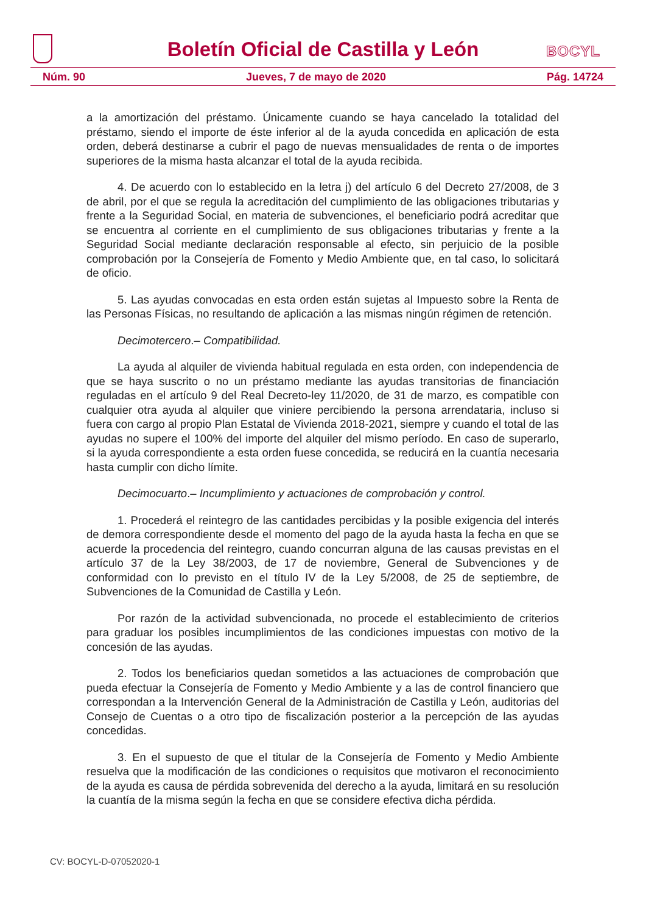Boletín Oficial de Castilla y León
BOCYL
Núm. 90 Jueves, 7 de mayo de 2020 Pág. 14724
a la amortización del préstamo. Únicamente cuando se haya cancelado la totalidad del préstamo, siendo el importe de éste inferior al de la ayuda concedida en aplicación de esta orden, deberá destinarse a cubrir el pago de nuevas mensualidades de renta o de importes superiores de la misma hasta alcanzar el total de la ayuda recibida.
4. De acuerdo con lo establecido en la letra j) del artículo 6 del Decreto 27/2008, de 3 de abril, por el que se regula la acreditación del cumplimiento de las obligaciones tributarias y frente a la Seguridad Social, en materia de subvenciones, el beneficiario podrá acreditar que se encuentra al corriente en el cumplimiento de sus obligaciones tributarias y frente a la Seguridad Social mediante declaración responsable al efecto, sin perjuicio de la posible comprobación por la Consejería de Fomento y Medio Ambiente que, en tal caso, lo solicitará de oficio.
5. Las ayudas convocadas en esta orden están sujetas al Impuesto sobre la Renta de las Personas Físicas, no resultando de aplicación a las mismas ningún régimen de retención.
Decimotercero.– Compatibilidad.
La ayuda al alquiler de vivienda habitual regulada en esta orden, con independencia de que se haya suscrito o no un préstamo mediante las ayudas transitorias de financiación reguladas en el artículo 9 del Real Decreto-ley 11/2020, de 31 de marzo, es compatible con cualquier otra ayuda al alquiler que viniere percibiendo la persona arrendataria, incluso si fuera con cargo al propio Plan Estatal de Vivienda 2018-2021, siempre y cuando el total de las ayudas no supere el 100% del importe del alquiler del mismo período. En caso de superarlo, si la ayuda correspondiente a esta orden fuese concedida, se reducirá en la cuantía necesaria hasta cumplir con dicho límite.
Decimocuarto.– Incumplimiento y actuaciones de comprobación y control.
1. Procederá el reintegro de las cantidades percibidas y la posible exigencia del interés de demora correspondiente desde el momento del pago de la ayuda hasta la fecha en que se acuerde la procedencia del reintegro, cuando concurran alguna de las causas previstas en el artículo 37 de la Ley 38/2003, de 17 de noviembre, General de Subvenciones y de conformidad con lo previsto en el título IV de la Ley 5/2008, de 25 de septiembre, de Subvenciones de la Comunidad de Castilla y León.
Por razón de la actividad subvencionada, no procede el establecimiento de criterios para graduar los posibles incumplimientos de las condiciones impuestas con motivo de la concesión de las ayudas.
2. Todos los beneficiarios quedan sometidos a las actuaciones de comprobación que pueda efectuar la Consejería de Fomento y Medio Ambiente y a las de control financiero que correspondan a la Intervención General de la Administración de Castilla y León, auditorias del Consejo de Cuentas o a otro tipo de fiscalización posterior a la percepción de las ayudas concedidas.
3. En el supuesto de que el titular de la Consejería de Fomento y Medio Ambiente resuelva que la modificación de las condiciones o requisitos que motivaron el reconocimiento de la ayuda es causa de pérdida sobrevenida del derecho a la ayuda, limitará en su resolución la cuantía de la misma según la fecha en que se considere efectiva dicha pérdida.
CV: BOCYL-D-07052020-1